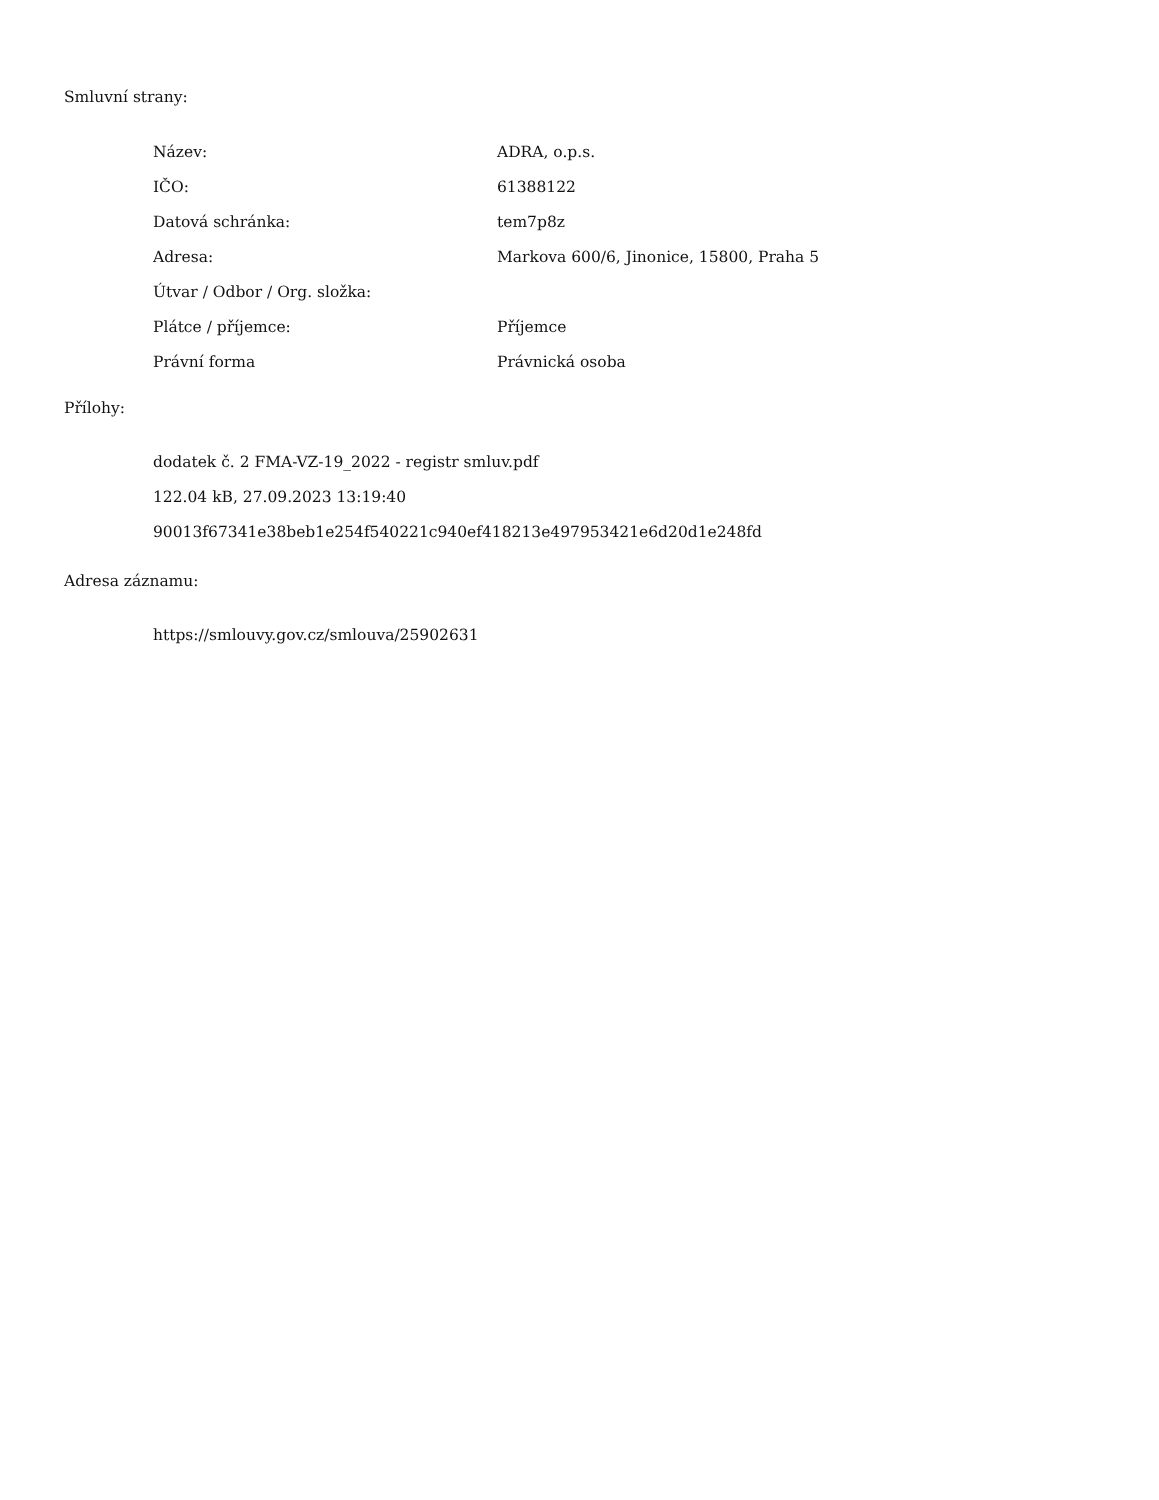Smluvní strany:
| Název: | ADRA, o.p.s. |
| IČO: | 61388122 |
| Datová schránka: | tem7p8z |
| Adresa: | Markova 600/6, Jinonice, 15800, Praha 5 |
| Útvar / Odbor / Org. složka: | |
| Plátce / příjemce: | Příjemce |
| Právní forma | Právnická osoba |
Přílohy:
dodatek č. 2 FMA-VZ-19_2022 - registr smluv.pdf
122.04 kB, 27.09.2023 13:19:40
90013f67341e38beb1e254f540221c940ef418213e497953421e6d20d1e248fd
Adresa záznamu:
https://smlouvy.gov.cz/smlouva/25902631